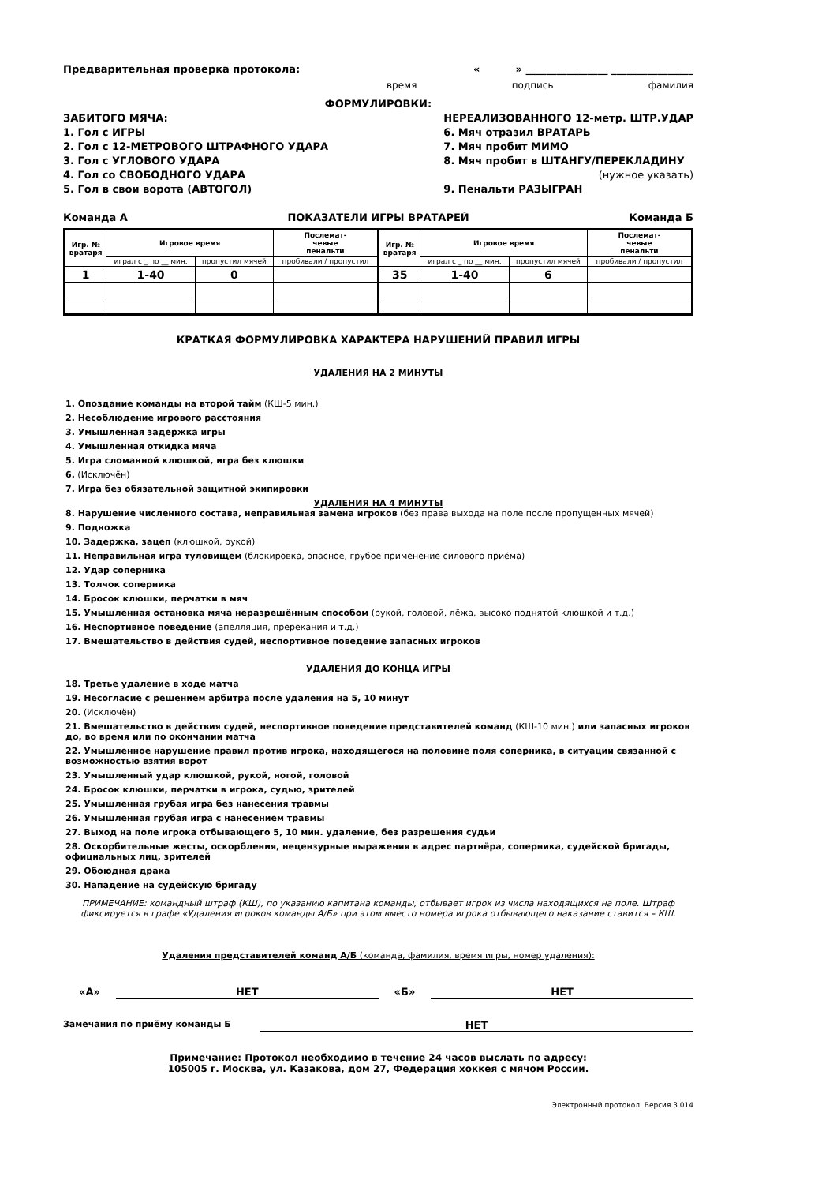Предварительная проверка протокола: « » ________________ ________________
время подпись фамилия
ФОРМУЛИРОВКИ:
ЗАБИТОГО МЯЧА:
1. Гол с ИГРЫ
2. Гол с 12-МЕТРОВОГО ШТРАФНОГО УДАРА
3. Гол с УГЛОВОГО УДАРА
4. Гол со СВОБОДНОГО УДАРА
5. Гол в свои ворота (АВТОГОЛ)
НЕРЕАЛИЗОВАННОГО 12-метр. ШТР.УДАР
6. Мяч отразил ВРАТАРЬ
7. Мяч пробит МИМО
8. Мяч пробит в ШТАНГУ/ПЕРЕКЛАДИНУ
(нужное указать)
9. Пенальти РАЗЫГРАН
Команда А ПОКАЗАТЕЛИ ИГРЫ ВРАТАРЕЙ Команда Б
| Игр. № вратаря | Игровое время | | Послемат- чевые пенальти | Игр. № вратаря | Игровое время | | Послемат- чевые пенальти |
| --- | --- | --- | --- | --- | --- | --- | --- |
| | играл с _ по __ мин. | пропустил мячей | пробивали / пропустил | | играл с _ по __ мин. | пропустил мячей | пробивали / пропустил |
| 1 | 1-40 | 0 | | 35 | 1-40 | 6 | |
КРАТКАЯ ФОРМУЛИРОВКА ХАРАКТЕРА НАРУШЕНИЙ ПРАВИЛ ИГРЫ
УДАЛЕНИЯ НА 2 МИНУТЫ
1. Опоздание команды на второй тайм (КШ-5 мин.)
2. Несоблюдение игрового расстояния
3. Умышленная задержка игры
4. Умышленная откидка мяча
5. Игра сломанной клюшкой, игра без клюшки
6. (Исключён)
7. Игра без обязательной защитной экипировки
УДАЛЕНИЯ НА 4 МИНУТЫ
8. Нарушение численного состава, неправильная замена игроков (без права выхода на поле после пропущенных мячей)
9. Подножка
10. Задержка, зацеп (клюшкой, рукой)
11. Неправильная игра туловищем (блокировка, опасное, грубое применение силового приёма)
12. Удар соперника
13. Толчок соперника
14. Бросок клюшки, перчатки в мяч
15. Умышленная остановка мяча неразрешённым способом (рукой, головой, лёжа, высоко поднятой клюшкой и т.д.)
16. Неспортивное поведение (апелляция, пререкания и т.д.)
17. Вмешательство в действия судей, неспортивное поведение запасных игроков
УДАЛЕНИЯ ДО КОНЦА ИГРЫ
18. Третье удаление в ходе матча
19. Несогласие с решением арбитра после удаления на 5, 10 минут
20. (Исключён)
21. Вмешательство в действия судей, неспортивное поведение представителей команд (КШ-10 мин.) или запасных игроков до, во время или по окончании матча
22. Умышленное нарушение правил против игрока, находящегося на половине поля соперника, в ситуации связанной с возможностью взятия ворот
23. Умышленный удар клюшкой, рукой, ногой, головой
24. Бросок клюшки, перчатки в игрока, судью, зрителей
25. Умышленная грубая игра без нанесения травмы
26. Умышленная грубая игра с нанесением травмы
27. Выход на поле игрока отбывающего 5, 10 мин. удаление, без разрешения судьи
28. Оскорбительные жесты, оскорбления, нецензурные выражения в адрес партнёра, соперника, судейской бригады, официальных лиц, зрителей
29. Обоюдная драка
30. Нападение на судейскую бригаду
ПРИМЕЧАНИЕ: командный штраф (КШ), по указанию капитана команды, отбывает игрок из числа находящихся на поле. Штраф фиксируется в графе «Удаления игроков команды А/Б» при этом вместо номера игрока отбывающего наказание ставится – КШ.
Удаления представителей команд А/Б (команда, фамилия, время игры, номер удаления):
«А» НЕТ «Б» НЕТ
Замечания по приёму команды Б НЕТ
Примечание: Протокол необходимо в течение 24 часов выслать по адресу:
105005 г. Москва, ул. Казакова, дом 27, Федерация хоккея с мячом России.
Электронный протокол. Версия 3.014